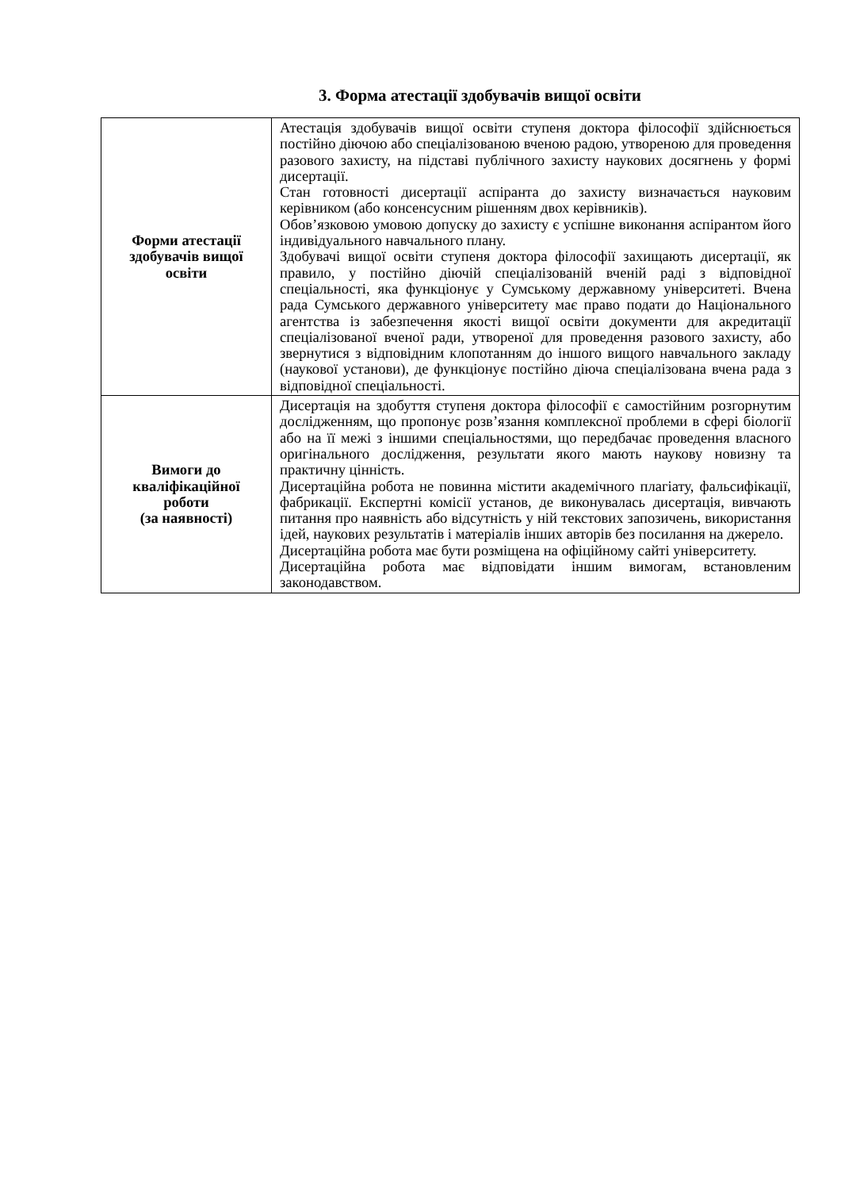3. Форма атестації здобувачів вищої освіти
| Форми атестації здобувачів вищої освіти | Атестація здобувачів вищої освіти ступеня доктора філософії здійснюється постійно діючою або спеціалізованою вченою радою, утвореною для проведення разового захисту, на підставі публічного захисту наукових досягнень у формі дисертації. Стан готовності дисертації аспіранта до захисту визначається науковим керівником (або консенсусним рішенням двох керівників). Обов’язковою умовою допуску до захисту є успішне виконання аспірантом його індивідуального навчального плану. Здобувачі вищої освіти ступеня доктора філософії захищають дисертації, як правило, у постійно діючій спеціалізованій вченій раді з відповідної спеціальності, яка функціонує у Сумському державному університеті. Вчена рада Сумського державного університету має право подати до Національного агентства із забезпечення якості вищої освіти документи для акредитації спеціалізованої вченої ради, утвореної для проведення разового захисту, або звернутися з відповідним клопотанням до іншого вищого навчального закладу (наукової установи), де функціонує постійно діюча спеціалізована вчена рада з відповідної спеціальності. |
| Вимоги до кваліфікаційної роботи (за наявності) | Дисертація на здобуття ступеня доктора філософії є самостійним розгорнутим дослідженням, що пропонує розв’язання комплексної проблеми в сфері біології або на її межі з іншими спеціальностями, що передбачає проведення власного оригінального дослідження, результати якого мають наукову новизну та практичну цінність. Дисертаційна робота не повинна містити академічного плагіату, фальсифікації, фабрикації. Експертні комісії установ, де виконувалась дисертація, вивчають питання про наявність або відсутність у ній текстових запозичень, використання ідей, наукових результатів і матеріалів інших авторів без посилання на джерело. Дисертаційна робота має бути розміщена на офіційному сайті університету. Дисертаційна робота має відповідати іншим вимогам, встановленим законодавством. |